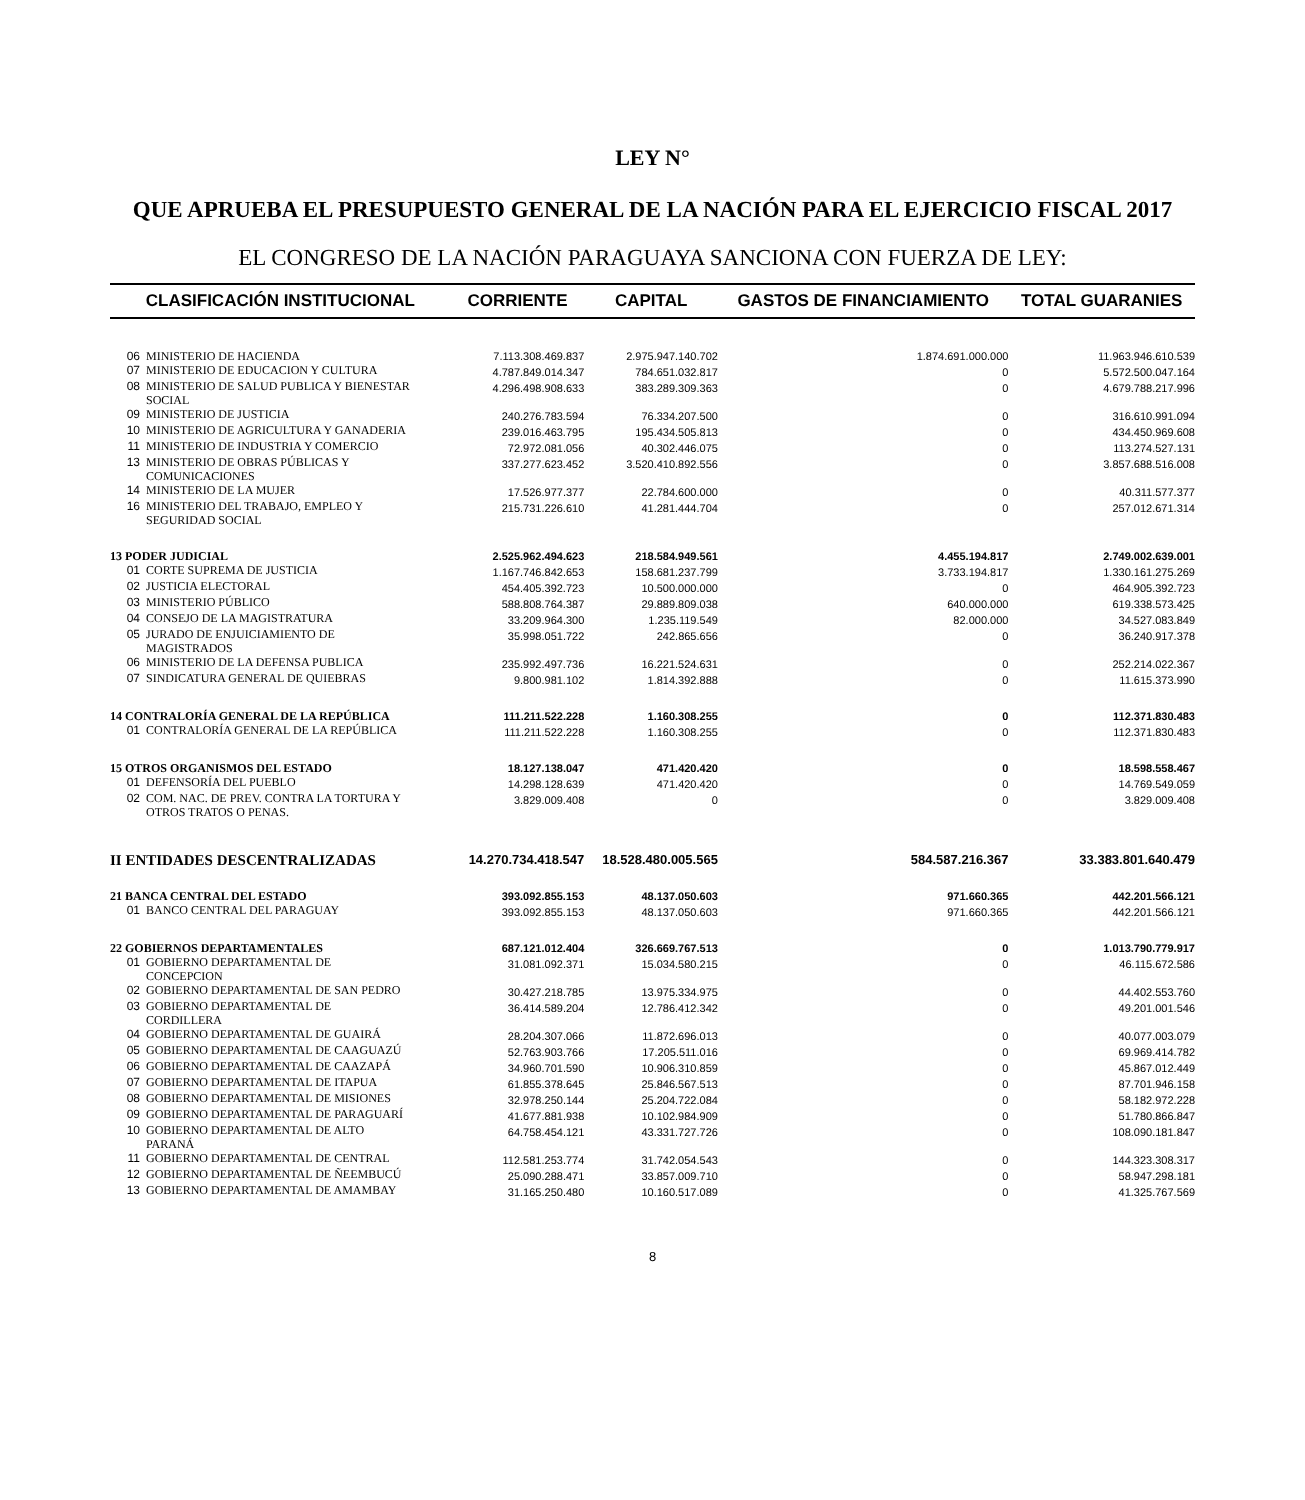LEY N°
QUE APRUEBA EL PRESUPUESTO GENERAL DE LA NACIÓN PARA EL EJERCICIO FISCAL 2017
EL CONGRESO DE LA NACIÓN PARAGUAYA SANCIONA CON FUERZA DE LEY:
| CLASIFICACIÓN INSTITUCIONAL | | CORRIENTE | CAPITAL | GASTOS DE FINANCIAMIENTO | TOTAL GUARANIES |
| --- | --- | --- | --- | --- | --- |
| 06 | MINISTERIO DE HACIENDA | 7.113.308.469.837 | 2.975.947.140.702 | 1.874.691.000.000 | 11.963.946.610.539 |
| 07 | MINISTERIO DE EDUCACION Y CULTURA | 4.787.849.014.347 | 784.651.032.817 | 0 | 5.572.500.047.164 |
| 08 | MINISTERIO DE SALUD PUBLICA Y BIENESTAR SOCIAL | 4.296.498.908.633 | 383.289.309.363 | 0 | 4.679.788.217.996 |
| 09 | MINISTERIO DE JUSTICIA | 240.276.783.594 | 76.334.207.500 | 0 | 316.610.991.094 |
| 10 | MINISTERIO DE AGRICULTURA Y GANADERIA | 239.016.463.795 | 195.434.505.813 | 0 | 434.450.969.608 |
| 11 | MINISTERIO DE INDUSTRIA Y COMERCIO | 72.972.081.056 | 40.302.446.075 | 0 | 113.274.527.131 |
| 13 | MINISTERIO DE OBRAS PÚBLICAS Y COMUNICACIONES | 337.277.623.452 | 3.520.410.892.556 | 0 | 3.857.688.516.008 |
| 14 | MINISTERIO DE LA MUJER | 17.526.977.377 | 22.784.600.000 | 0 | 40.311.577.377 |
| 16 | MINISTERIO DEL TRABAJO, EMPLEO Y SEGURIDAD SOCIAL | 215.731.226.610 | 41.281.444.704 | 0 | 257.012.671.314 |
| 13 PODER JUDICIAL | | 2.525.962.494.623 | 218.584.949.561 | 4.455.194.817 | 2.749.002.639.001 |
| 01 | CORTE SUPREMA DE JUSTICIA | 1.167.746.842.653 | 158.681.237.799 | 3.733.194.817 | 1.330.161.275.269 |
| 02 | JUSTICIA ELECTORAL | 454.405.392.723 | 10.500.000.000 | 0 | 464.905.392.723 |
| 03 | MINISTERIO PÚBLICO | 588.808.764.387 | 29.889.809.038 | 640.000.000 | 619.338.573.425 |
| 04 | CONSEJO DE LA MAGISTRATURA | 33.209.964.300 | 1.235.119.549 | 82.000.000 | 34.527.083.849 |
| 05 | JURADO DE ENJUICIAMIENTO DE MAGISTRADOS | 35.998.051.722 | 242.865.656 | 0 | 36.240.917.378 |
| 06 | MINISTERIO DE LA DEFENSA PUBLICA | 235.992.497.736 | 16.221.524.631 | 0 | 252.214.022.367 |
| 07 | SINDICATURA GENERAL DE QUIEBRAS | 9.800.981.102 | 1.814.392.888 | 0 | 11.615.373.990 |
| 14 CONTRALORÍA GENERAL DE LA REPÚBLICA | | 111.211.522.228 | 1.160.308.255 | 0 | 112.371.830.483 |
| 01 | CONTRALORÍA GENERAL DE LA REPÚBLICA | 111.211.522.228 | 1.160.308.255 | 0 | 112.371.830.483 |
| 15 OTROS ORGANISMOS DEL ESTADO | | 18.127.138.047 | 471.420.420 | 0 | 18.598.558.467 |
| 01 | DEFENSORÍA DEL PUEBLO | 14.298.128.639 | 471.420.420 | 0 | 14.769.549.059 |
| 02 | COM. NAC. DE PREV. CONTRA LA TORTURA Y OTROS TRATOS O PENAS. | 3.829.009.408 | 0 | 0 | 3.829.009.408 |
| II ENTIDADES DESCENTRALIZADAS | | 14.270.734.418.547 | 18.528.480.005.565 | 584.587.216.367 | 33.383.801.640.479 |
| 21 BANCA CENTRAL DEL ESTADO | | 393.092.855.153 | 48.137.050.603 | 971.660.365 | 442.201.566.121 |
| 01 | BANCO CENTRAL DEL PARAGUAY | 393.092.855.153 | 48.137.050.603 | 971.660.365 | 442.201.566.121 |
| 22 GOBIERNOS DEPARTAMENTALES | | 687.121.012.404 | 326.669.767.513 | 0 | 1.013.790.779.917 |
| 01 | GOBIERNO DEPARTAMENTAL DE CONCEPCION | 31.081.092.371 | 15.034.580.215 | 0 | 46.115.672.586 |
| 02 | GOBIERNO DEPARTAMENTAL DE SAN PEDRO | 30.427.218.785 | 13.975.334.975 | 0 | 44.402.553.760 |
| 03 | GOBIERNO DEPARTAMENTAL DE CORDILLERA | 36.414.589.204 | 12.786.412.342 | 0 | 49.201.001.546 |
| 04 | GOBIERNO DEPARTAMENTAL DE GUAIRÁ | 28.204.307.066 | 11.872.696.013 | 0 | 40.077.003.079 |
| 05 | GOBIERNO DEPARTAMENTAL DE CAAGUAZÚ | 52.763.903.766 | 17.205.511.016 | 0 | 69.969.414.782 |
| 06 | GOBIERNO DEPARTAMENTAL DE CAAZAPÁ | 34.960.701.590 | 10.906.310.859 | 0 | 45.867.012.449 |
| 07 | GOBIERNO DEPARTAMENTAL DE ITAPUA | 61.855.378.645 | 25.846.567.513 | 0 | 87.701.946.158 |
| 08 | GOBIERNO DEPARTAMENTAL DE MISIONES | 32.978.250.144 | 25.204.722.084 | 0 | 58.182.972.228 |
| 09 | GOBIERNO DEPARTAMENTAL DE PARAGUARÍ | 41.677.881.938 | 10.102.984.909 | 0 | 51.780.866.847 |
| 10 | GOBIERNO DEPARTAMENTAL DE ALTO PARANÁ | 64.758.454.121 | 43.331.727.726 | 0 | 108.090.181.847 |
| 11 | GOBIERNO DEPARTAMENTAL DE CENTRAL | 112.581.253.774 | 31.742.054.543 | 0 | 144.323.308.317 |
| 12 | GOBIERNO DEPARTAMENTAL DE ÑEEMBUCÚ | 25.090.288.471 | 33.857.009.710 | 0 | 58.947.298.181 |
| 13 | GOBIERNO DEPARTAMENTAL DE AMAMBAY | 31.165.250.480 | 10.160.517.089 | 0 | 41.325.767.569 |
8